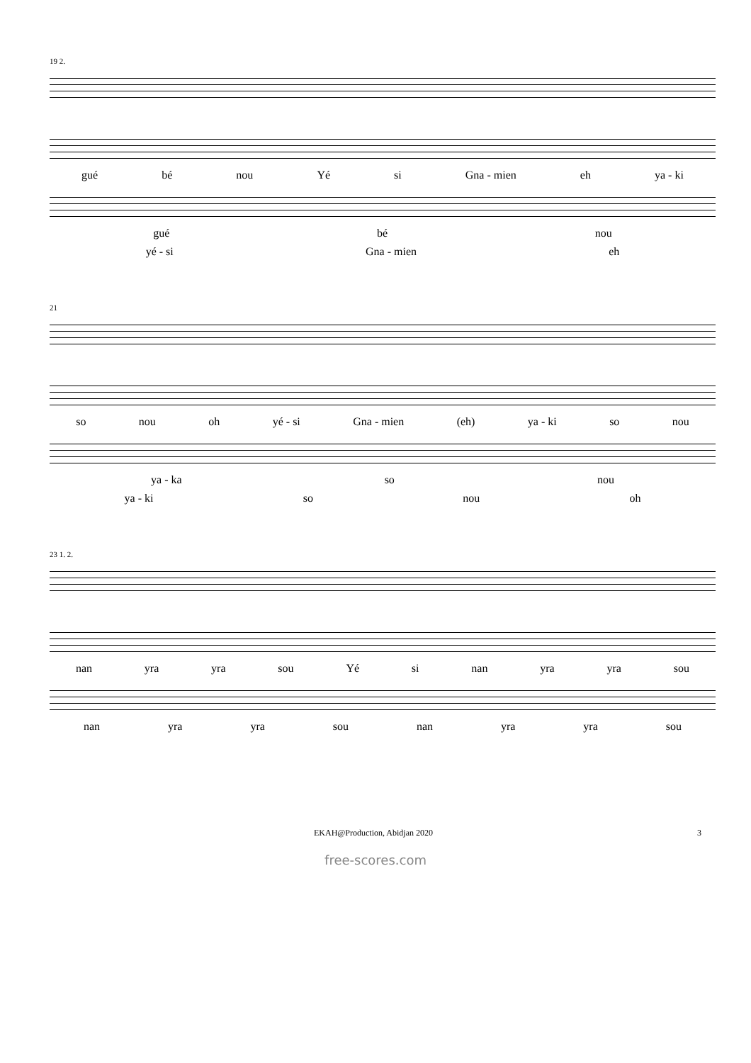19 2.
gué bé nou Yé si Gna - mien eh ya - ki
gué bé nou
yé - si Gna - mien eh
21
so nou oh yé - si Gna - mien (eh) ya - ki so nou
ya - ka so nou
ya - ki so nou oh
23 1. 2.
nan yra yra sou Yé si nan yra yra sou
nan yra yra sou nan yra yra sou
EKAH@Production, Abidjan 2020 3
free-scores.com